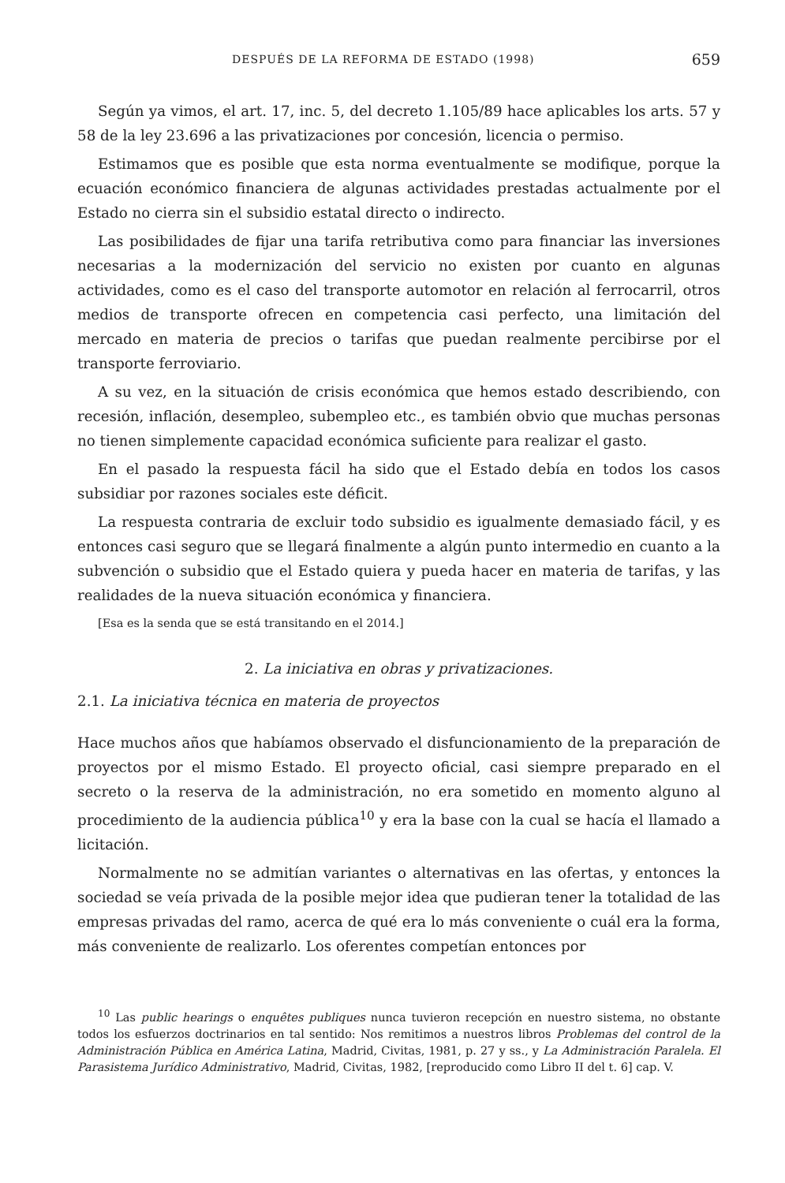DESPUÉS DE LA REFORMA DE ESTADO (1998) 659
Según ya vimos, el art. 17, inc. 5, del decreto 1.105/89 hace aplicables los arts. 57 y 58 de la ley 23.696 a las privatizaciones por concesión, licencia o permiso.
Estimamos que es posible que esta norma eventualmente se modifique, porque la ecuación económico financiera de algunas actividades prestadas actualmente por el Estado no cierra sin el subsidio estatal directo o indirecto.
Las posibilidades de fijar una tarifa retributiva como para financiar las inversiones necesarias a la modernización del servicio no existen por cuanto en algunas actividades, como es el caso del transporte automotor en relación al ferrocarril, otros medios de transporte ofrecen en competencia casi perfecto, una limitación del mercado en materia de precios o tarifas que puedan realmente percibirse por el transporte ferroviario.
A su vez, en la situación de crisis económica que hemos estado describiendo, con recesión, inflación, desempleo, subempleo etc., es también obvio que muchas personas no tienen simplemente capacidad económica suficiente para realizar el gasto.
En el pasado la respuesta fácil ha sido que el Estado debía en todos los casos subsidiar por razones sociales este déficit.
La respuesta contraria de excluir todo subsidio es igualmente demasiado fácil, y es entonces casi seguro que se llegará finalmente a algún punto intermedio en cuanto a la subvención o subsidio que el Estado quiera y pueda hacer en materia de tarifas, y las realidades de la nueva situación económica y financiera.
[Esa es la senda que se está transitando en el 2014.]
2. La iniciativa en obras y privatizaciones.
2.1. La iniciativa técnica en materia de proyectos
Hace muchos años que habíamos observado el disfuncionamiento de la preparación de proyectos por el mismo Estado. El proyecto oficial, casi siempre preparado en el secreto o la reserva de la administración, no era sometido en momento alguno al procedimiento de la audiencia pública<sup>10</sup> y era la base con la cual se hacía el llamado a licitación.
Normalmente no se admitían variantes o alternativas en las ofertas, y entonces la sociedad se veía privada de la posible mejor idea que pudieran tener la totalidad de las empresas privadas del ramo, acerca de qué era lo más conveniente o cuál era la forma, más conveniente de realizarlo. Los oferentes competían entonces por
<sup>10</sup> Las public hearings o enquêtes publiques nunca tuvieron recepción en nuestro sistema, no obstante todos los esfuerzos doctrinarios en tal sentido: Nos remitimos a nuestros libros Problemas del control de la Administración Pública en América Latina, Madrid, Civitas, 1981, p. 27 y ss., y La Administración Paralela. El Parasistema Jurídico Administrativo, Madrid, Civitas, 1982, [reproducido como Libro II del t. 6] cap. V.